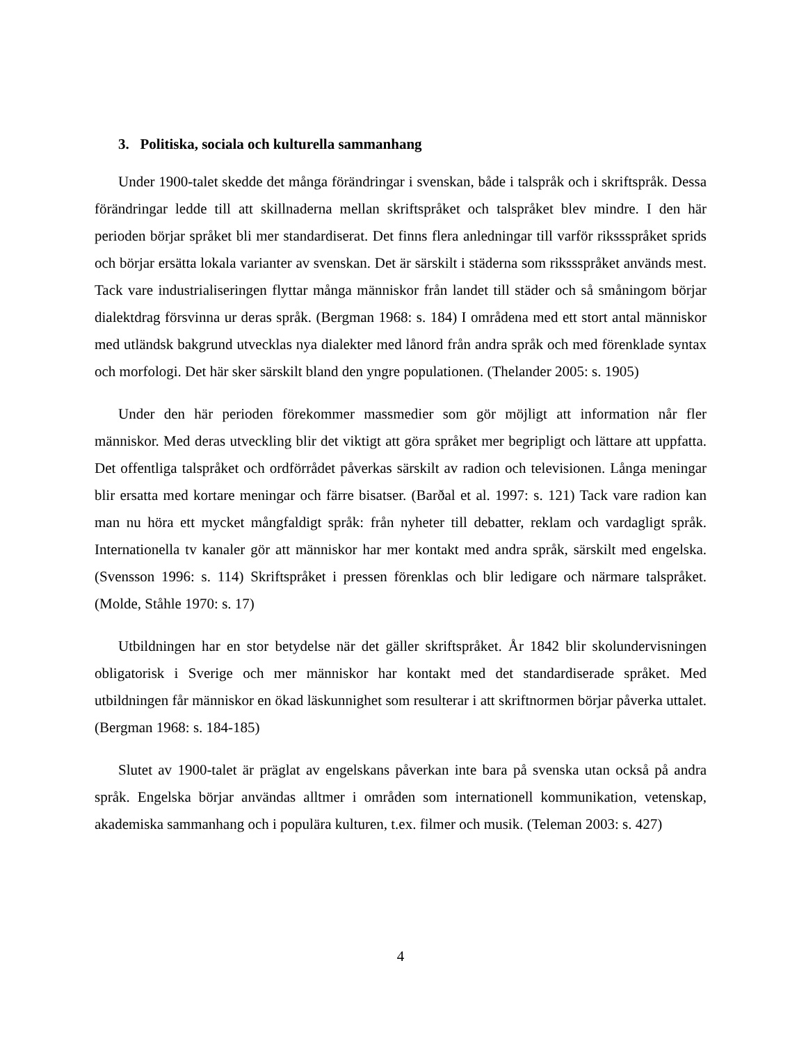3. Politiska, sociala och kulturella sammanhang
Under 1900-talet skedde det många förändringar i svenskan, både i talspråk och i skriftspråk. Dessa förändringar ledde till att skillnaderna mellan skriftspråket och talspråket blev mindre. I den här perioden börjar språket bli mer standardiserat. Det finns flera anledningar till varför rikssspråket sprids och börjar ersätta lokala varianter av svenskan. Det är särskilt i städerna som rikssspråket används mest. Tack vare industrialiseringen flyttar många människor från landet till städer och så småningom börjar dialektdrag försvinna ur deras språk. (Bergman 1968: s. 184) I områdena med ett stort antal människor med utländsk bakgrund utvecklas nya dialekter med lånord från andra språk och med förenklade syntax och morfologi. Det här sker särskilt bland den yngre populationen. (Thelander 2005: s. 1905)
Under den här perioden förekommer massmedier som gör möjligt att information når fler människor. Med deras utveckling blir det viktigt att göra språket mer begripligt och lättare att uppfatta. Det offentliga talspråket och ordförrådet påverkas särskilt av radion och televisionen. Långa meningar blir ersatta med kortare meningar och färre bisatser. (Barðal et al. 1997: s. 121) Tack vare radion kan man nu höra ett mycket mångfaldigt språk: från nyheter till debatter, reklam och vardagligt språk. Internationella tv kanaler gör att människor har mer kontakt med andra språk, särskilt med engelska. (Svensson 1996: s. 114) Skriftspråket i pressen förenklas och blir ledigare och närmare talspråket. (Molde, Ståhle 1970: s. 17)
Utbildningen har en stor betydelse när det gäller skriftspråket. År 1842 blir skolundervisningen obligatorisk i Sverige och mer människor har kontakt med det standardiserade språket. Med utbildningen får människor en ökad läskunnighet som resulterar i att skriftnormen börjar påverka uttalet. (Bergman 1968: s. 184-185)
Slutet av 1900-talet är präglat av engelskans påverkan inte bara på svenska utan också på andra språk. Engelska börjar användas alltmer i områden som internationell kommunikation, vetenskap, akademiska sammanhang och i populära kulturen, t.ex. filmer och musik. (Teleman 2003: s. 427)
4